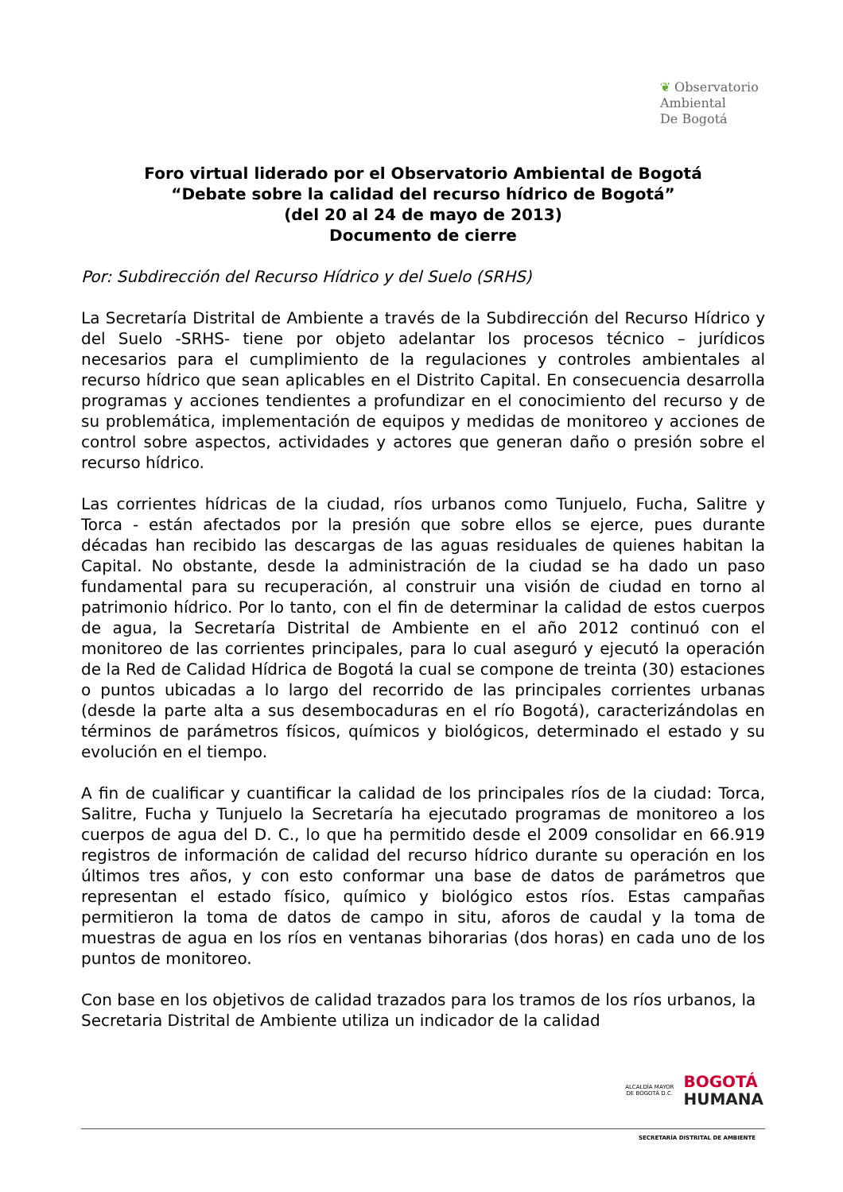❦ Observatorio
Ambiental
De Bogotá
Foro virtual liderado por el Observatorio Ambiental de Bogotá
“Debate sobre la calidad del recurso hídrico de Bogotá”
(del 20 al 24 de mayo de 2013)
Documento de cierre
Por: Subdirección del Recurso Hídrico y del Suelo (SRHS)
La Secretaría Distrital de Ambiente a través de la Subdirección del Recurso Hídrico y del Suelo -SRHS- tiene por objeto adelantar los procesos técnico – jurídicos necesarios para el cumplimiento de la regulaciones y controles ambientales al recurso hídrico que sean aplicables en el Distrito Capital. En consecuencia desarrolla programas y acciones tendientes a profundizar en el conocimiento del recurso y de su problemática, implementación de equipos y medidas de monitoreo y acciones de control sobre aspectos, actividades y actores que generan daño o presión sobre el recurso hídrico.
Las corrientes hídricas de la ciudad, ríos urbanos como Tunjuelo, Fucha, Salitre y Torca - están afectados por la presión que sobre ellos se ejerce, pues durante décadas han recibido las descargas de las aguas residuales de quienes habitan la Capital. No obstante, desde la administración de la ciudad se ha dado un paso fundamental para su recuperación, al construir una visión de ciudad en torno al patrimonio hídrico. Por lo tanto, con el fin de determinar la calidad de estos cuerpos de agua, la Secretaría Distrital de Ambiente en el año 2012 continuó con el monitoreo de las corrientes principales, para lo cual aseguró y ejecutó la operación de la Red de Calidad Hídrica de Bogotá la cual se compone de treinta (30) estaciones o puntos ubicadas a lo largo del recorrido de las principales corrientes urbanas (desde la parte alta a sus desembocaduras en el río Bogotá), caracterizándolas en términos de parámetros físicos, químicos y biológicos, determinado el estado y su evolución en el tiempo.
A fin de cualificar y cuantificar la calidad de los principales ríos de la ciudad: Torca, Salitre, Fucha y Tunjuelo la Secretaría ha ejecutado programas de monitoreo a los cuerpos de agua del D. C., lo que ha permitido desde el 2009 consolidar en 66.919 registros de información de calidad del recurso hídrico durante su operación en los últimos tres años, y con esto conformar una base de datos de parámetros que representan el estado físico, químico y biológico estos ríos. Estas campañas permitieron la toma de datos de campo in situ, aforos de caudal y la toma de muestras de agua en los ríos en ventanas bihorarias (dos horas) en cada uno de los puntos de monitoreo.
Con base en los objetivos de calidad trazados para los tramos de los ríos urbanos, la Secretaria Distrital de Ambiente utiliza un indicador de la calidad
ALCALDÍA MAYOR
DE BOGOTÁ D.C.
BOGOTÁ
HUMANA
SECRETARÍA DISTRITAL DE AMBIENTE